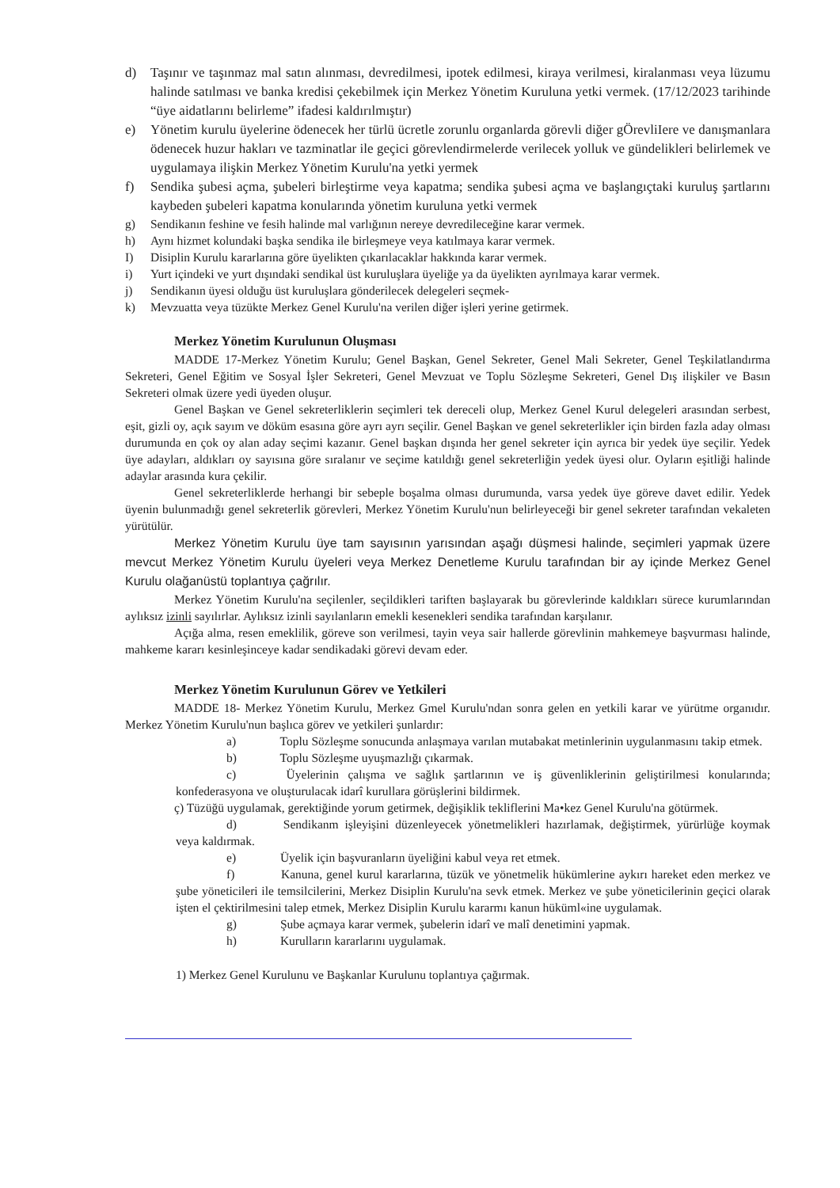d) Taşınır ve taşınmaz mal satın alınması, devredilmesi, ipotek edilmesi, kiraya verilmesi, kiralanması veya lüzumu halinde satılması ve banka kredisi çekebilmek için Merkez Yönetim Kuruluna yetki vermek. (17/12/2023 tarihinde “üye aidatlarını belirleme” ifadesi kaldırılmıştır)
e) Yönetim kurulu üyelerine ödenecek her türlü ücretle zorunlu organlarda görevli diğer gÖrevliIere ve danışmanlara ödenecek huzur hakları ve tazminatlar ile geçici görevlendirmelerde verilecek yolluk ve gündelikleri belirlemek ve uygulamaya ilişkin Merkez Yönetim Kurulu'na yetki yermek
f) Sendika şubesi açma, şubeleri birleştirme veya kapatma; sendika şubesi açma ve başlangıçtaki kuruluş şartlarını kaybeden şubeleri kapatma konularında yönetim kuruluna yetki vermek
g) Sendikanın feshine ve fesih halinde mal varlığının nereye devredileceğine karar vermek.
h) Aynı hizmet kolundaki başka sendika ile birleşmeye veya katılmaya karar vermek.
I) Disiplin Kurulu kararlarına göre üyelikten çıkarılacaklar hakkında karar vermek.
i) Yurt içindeki ve yurt dışındaki sendikal üst kuruluşlara üyeliğe ya da üyelikten ayrılmaya karar vermek.
j) Sendikanın üyesi olduğu üst kuruluşlara gönderilecek delegeleri seçmek-
k) Mevzuatta veya tüzükte Merkez Genel Kurulu'na verilen diğer işleri yerine getirmek.
Merkez Yönetim Kurulunun Oluşması
MADDE 17-Merkez Yönetim Kurulu; Genel Başkan, Genel Sekreter, Genel Mali Sekreter, Genel Teşkilatlandırma Sekreteri, Genel Eğitim ve Sosyal İşler Sekreteri, Genel Mevzuat ve Toplu Sözleşme Sekreteri, Genel Dış ilişkiler ve Basın Sekreteri olmak üzere yedi üyeden oluşur.
Genel Başkan ve Genel sekreterliklerin seçimleri tek dereceli olup, Merkez Genel Kurul delegeleri arasından serbest, eşit, gizli oy, açık sayım ve döküm esasına göre ayrı ayrı seçilir. Genel Başkan ve genel sekreterlikler için birden fazla aday olması durumunda en çok oy alan aday seçimi kazanır. Genel başkan dışında her genel sekreter için ayrıca bir yedek üye seçilir. Yedek üye adayları, aldıkları oy sayısına göre sıralanır ve seçime katıldığı genel sekreterliğin yedek üyesi olur. Oyların eşitliği halinde adaylar arasında kura çekilir.
Genel sekreterliklerde herhangi bir sebeple boşalma olması durumunda, varsa yedek üye göreve davet edilir. Yedek üyenin bulunmadığı genel sekreterlik görevleri, Merkez Yönetim Kurulu'nun belirleyeceği bir genel sekreter tarafından vekaleten yürütülür.
Merkez Yönetim Kurulu üye tam sayısının yarısından aşağı düşmesi halinde, seçimleri yapmak üzere mevcut Merkez Yönetim Kurulu üyeleri veya Merkez Denetleme Kurulu tarafından bir ay içinde Merkez Genel Kurulu olağanüstü toplantıya çağrılır.
Merkez Yönetim Kurulu'na seçilenler, seçildikleri tariften başlayarak bu görevlerinde kaldıkları sürece kurumlarından aylıksız izinli sayılırlar. Aylıksız izinli sayılanların emekli kesenekleri sendika tarafından karşılanır.
Açığa alma, resen emeklilik, göreve son verilmesi, tayin veya sair hallerde görevlinin mahkemeye başvurması halinde, mahkeme kararı kesinleşinceye kadar sendikadaki görevi devam eder.
Merkez Yönetim Kurulunun Görev ve Yetkileri
MADDE 18- Merkez Yönetim Kurulu, Merkez Gmel Kurulu'ndan sonra gelen en yetkili karar ve yürütme organıdır. Merkez Yönetim Kurulu'nun başlıca görev ve yetkileri şunlardır:
a) Toplu Sözleşme sonucunda anlaşmaya varılan mutabakat metinlerinin uygulanmasını takip etmek.
b) Toplu Sözleşme uyuşmazlığı çıkarmak.
c) Üyelerinin çalışma ve sağlık şartlarının ve iş güvenliklerinin geliştirilmesi konularında; konfederasyona ve oluşturulacak idarî kurullara görüşlerini bildirmek.
ç) Tüzüğü uygulamak, gerektiğinde yorum getirmek, değişiklik tekliflerini Ma•kez Genel Kurulu'na götürmek.
d) Sendikanm işleyişini düzenleyecek yönetmelikleri hazırlamak, değiştirmek, yürürlüğe koymak veya kaldırmak.
e) Üyelik için başvuranların üyeliğini kabul veya ret etmek.
f) Kanuna, genel kurul kararlarına, tüzük ve yönetmelik hükümlerine aykırı hareket eden merkez ve şube yöneticileri ile temsilcilerini, Merkez Disiplin Kurulu'na sevk etmek. Merkez ve şube yöneticilerinin geçici olarak işten el çektirilmesini talep etmek, Merkez Disiplin Kurulu kararmı kanun hüküml«ine uygulamak.
g) Şube açmaya karar vermek, şubelerin idarî ve malî denetimini yapmak.
h) Kurulların kararlarını uygulamak.
1) Merkez Genel Kurulunu ve Başkanlar Kurulunu toplantıya çağırmak.